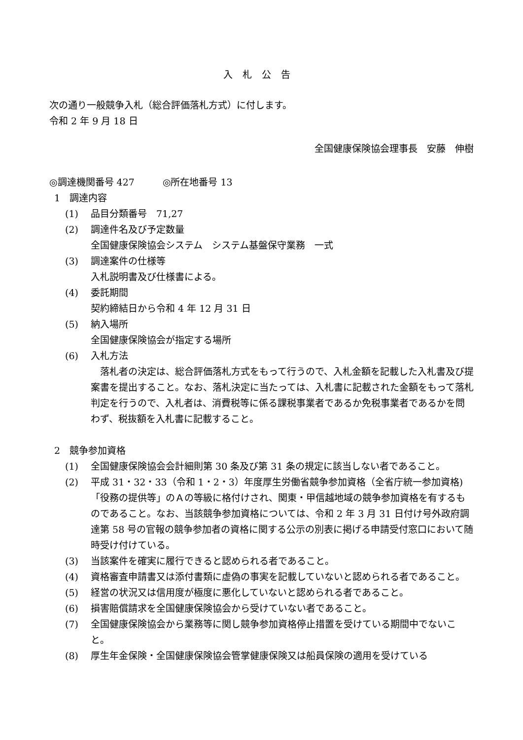入札公告
次の通り一般競争入札（総合評価落札方式）に付します。
令和 2 年 9 月 18 日
全国健康保険協会理事長　安藤　伸樹
◎調達機関番号 427　　　◎所在地番号 13
1　調達内容
(1) 品目分類番号　71,27
(2) 調達件名及び予定数量
全国健康保険協会システム　システム基盤保守業務　一式
(3) 調達案件の仕様等
入札説明書及び仕様書による。
(4) 委託期間
契約締結日から令和 4 年 12 月 31 日
(5) 納入場所
全国健康保険協会が指定する場所
(6) 入札方法
落札者の決定は、総合評価落札方式をもって行うので、入札金額を記載した入札書及び提案書を提出すること。なお、落札決定に当たっては、入札書に記載された金額をもって落札判定を行うので、入札者は、消費税等に係る課税事業者であるか免税事業者であるかを問わず、税抜額を入札書に記載すること。
2　競争参加資格
(1) 全国健康保険協会会計細則第 30 条及び第 31 条の規定に該当しない者であること。
(2) 平成 31・32・33（令和 1・2・3）年度厚生労働省競争参加資格（全省庁統一参加資格)「役務の提供等」のＡの等級に格付けされ、関東・甲信越地域の競争参加資格を有するものであること。なお、当該競争参加資格については、令和 2 年 3 月 31 日付け号外政府調達第 58 号の官報の競争参加者の資格に関する公示の別表に掲げる申請受付窓口において随時受け付けている。
(3) 当該案件を確実に履行できると認められる者であること。
(4) 資格審査申請書又は添付書類に虚偽の事実を記載していないと認められる者であること。
(5) 経営の状況又は信用度が極度に悪化していないと認められる者であること。
(6) 損害賠償請求を全国健康保険協会から受けていない者であること。
(7) 全国健康保険協会から業務等に関し競争参加資格停止措置を受けている期間中でないこと。
(8) 厚生年金保険・全国健康保険協会管掌健康保険又は船員保険の適用を受けている